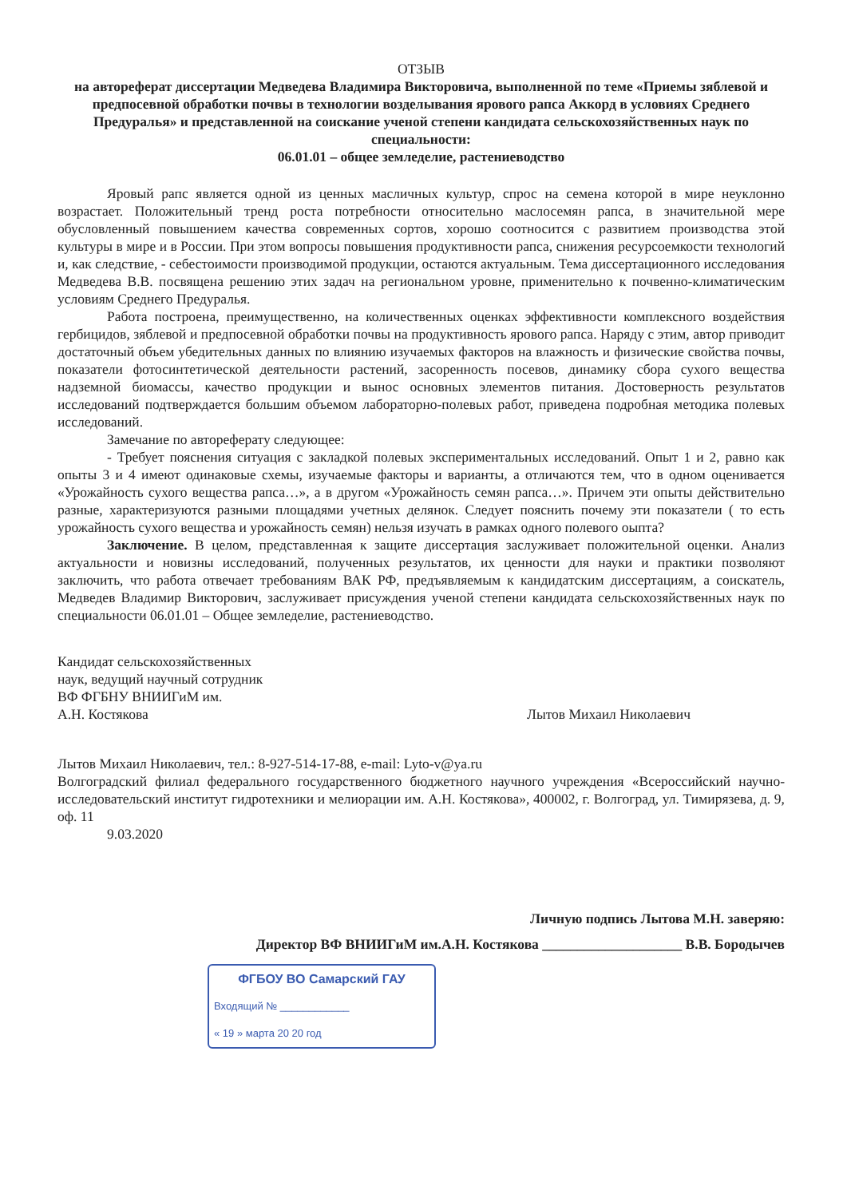ОТЗЫВ
на автореферат диссертации Медведева Владимира Викторовича, выполненной по теме «Приемы зяблевой и предпосевной обработки почвы в технологии возделывания ярового рапса Аккорд в условиях Среднего Предуралья» и представленной на соискание ученой степени кандидата сельскохозяйственных наук по специальности:
06.01.01 – общее земледелие, растениеводство
Яровый рапс является одной из ценных масличных культур, спрос на семена которой в мире неуклонно возрастает. Положительный тренд роста потребности относительно маслосемян рапса, в значительной мере обусловленный повышением качества современных сортов, хорошо соотносится с развитием производства этой культуры в мире и в России. При этом вопросы повышения продуктивности рапса, снижения ресурсоемкости технологий и, как следствие, - себестоимости производимой продукции, остаются актуальным. Тема диссертационного исследования Медведева В.В. посвящена решению этих задач на региональном уровне, применительно к почвенно-климатическим условиям Среднего Предуралья.
Работа построена, преимущественно, на количественных оценках эффективности комплексного воздействия гербицидов, зяблевой и предпосевной обработки почвы на продуктивность ярового рапса. Наряду с этим, автор приводит достаточный объем убедительных данных по влиянию изучаемых факторов на влажность и физические свойства почвы, показатели фотосинтетической деятельности растений, засоренность посевов, динамику сбора сухого вещества надземной биомассы, качество продукции и вынос основных элементов питания. Достоверность результатов исследований подтверждается большим объемом лабораторно-полевых работ, приведена подробная методика полевых исследований.
Замечание по автореферату следующее:
- Требует пояснения ситуация с закладкой полевых экспериментальных исследований. Опыт 1 и 2, равно как опыты 3 и 4 имеют одинаковые схемы, изучаемые факторы и варианты, а отличаются тем, что в одном оценивается «Урожайность сухого вещества рапса…», а в другом «Урожайность семян рапса…». Причем эти опыты действительно разные, характеризуются разными площадями учетных делянок. Следует пояснить почему эти показатели ( то есть урожайность сухого вещества и урожайность семян) нельзя изучать в рамках одного полевого оыпта?
Заключение. В целом, представленная к защите диссертация заслуживает положительной оценки. Анализ актуальности и новизны исследований, полученных результатов, их ценности для науки и практики позволяют заключить, что работа отвечает требованиям ВАК РФ, предъявляемым к кандидатским диссертациям, а соискатель, Медведев Владимир Викторович, заслуживает присуждения ученой степени кандидата сельскохозяйственных наук по специальности 06.01.01 – Общее земледелие, растениеводство.
Кандидат сельскохозяйственных
наук, ведущий научный сотрудник
ВФ ФГБНУ ВНИИГиМ им.
А.Н. Костякова
Лытов Михаил Николаевич
Лытов Михаил Николаевич, тел.: 8-927-514-17-88, e-mail: Lyto-v@ya.ru
Волгоградский филиал федерального государственного бюджетного научного учреждения «Всероссийский научно-исследовательский институт гидротехники и мелиорации им. А.Н. Костякова», 400002, г. Волгоград, ул. Тимирязева, д. 9, оф. 11
9.03.2020
Личную подпись Лытова М.Н. заверяю:
Директор ВФ ВНИИГиМ им.А.Н. Костякова ____________________ В.В. Бородычев
ФГБОУ ВО Самарский ГАУ
Входящий № ____________
« 19 » марта 20 20 год